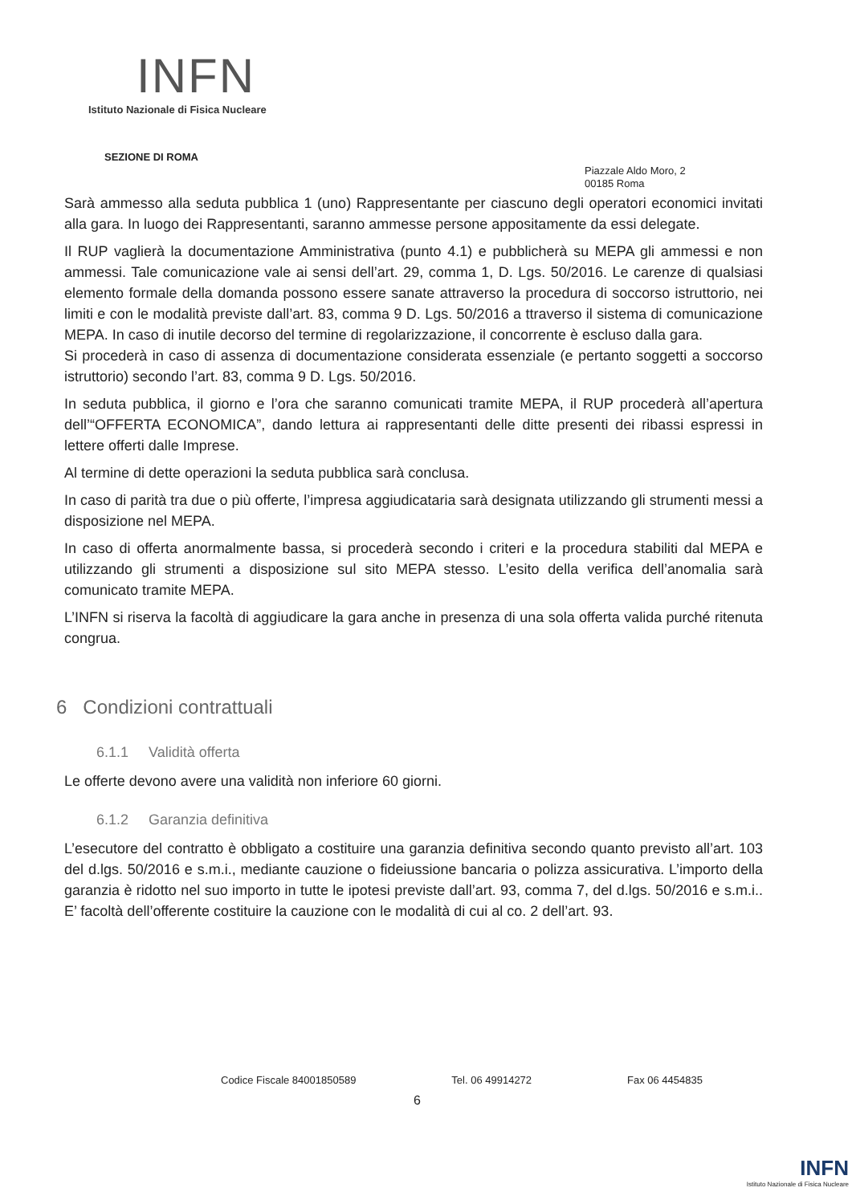INFN
Istituto Nazionale di Fisica Nucleare
SEZIONE DI ROMA
Piazzale Aldo Moro, 2
00185 Roma
Sarà ammesso alla seduta pubblica 1 (uno) Rappresentante per ciascuno degli operatori economici invitati alla gara. In luogo dei Rappresentanti, saranno ammesse persone appositamente da essi delegate.
Il RUP vaglierà la documentazione Amministrativa (punto 4.1) e pubblicherà su MEPA gli ammessi e non ammessi. Tale comunicazione vale ai sensi dell’art. 29, comma 1, D. Lgs. 50/2016. Le carenze di qualsiasi elemento formale della domanda possono essere sanate attraverso la procedura di soccorso istruttorio, nei limiti e con le modalità previste dall’art. 83, comma 9 D. Lgs. 50/2016 a ttraverso il sistema di comunicazione MEPA. In caso di inutile decorso del termine di regolarizzazione, il concorrente è escluso dalla gara.
Si procederà in caso di assenza di documentazione considerata essenziale (e pertanto soggetti a soccorso istruttorio) secondo l’art. 83, comma 9 D. Lgs. 50/2016.
In seduta pubblica, il giorno e l’ora che saranno comunicati tramite MEPA, il RUP procederà all’apertura dell’“OFFERTA ECONOMICA”, dando lettura ai rappresentanti delle ditte presenti dei ribassi espressi in lettere offerti dalle Imprese.
Al termine di dette operazioni la seduta pubblica sarà conclusa.
In caso di parità tra due o più offerte, l’impresa aggiudicataria sarà designata utilizzando gli strumenti messi a disposizione nel MEPA.
In caso di offerta anormalmente bassa, si procederà secondo i criteri e la procedura stabiliti dal MEPA e utilizzando gli strumenti a disposizione sul sito MEPA stesso. L’esito della verifica dell’anomalia sarà comunicato tramite MEPA.
L’INFN si riserva la facoltà di aggiudicare la gara anche in presenza di una sola offerta valida purché ritenuta congrua.
6 Condizioni contrattuali
6.1.1 Validità offerta
Le offerte devono avere una validità non inferiore 60 giorni.
6.1.2 Garanzia definitiva
L’esecutore del contratto è obbligato a costituire una garanzia definitiva secondo quanto previsto all’art. 103 del d.lgs. 50/2016 e s.m.i., mediante cauzione o fideiussione bancaria o polizza assicurativa. L’importo della garanzia è ridotto nel suo importo in tutte le ipotesi previste dall’art. 93, comma 7, del d.lgs. 50/2016 e s.m.i.. E’ facoltà dell’offerente costituire la cauzione con le modalità di cui al co. 2 dell’art. 93.
Codice Fiscale 84001850589 Tel. 06 49914272 Fax 06 4454835
6
INFN
Istituto Nazionale di Fisica Nucleare